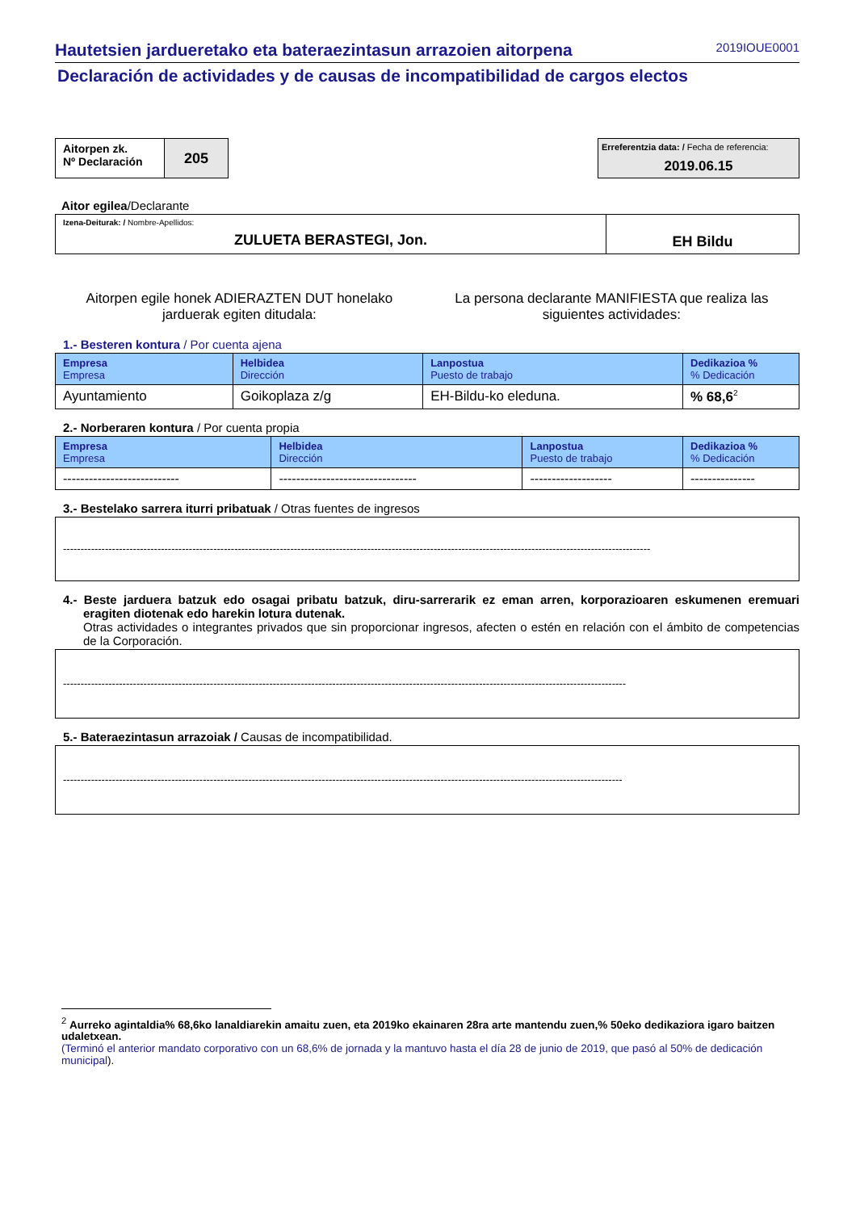Hautetsien jardueretako eta bateraezintasun arrazoien aitorpena 2019IOUE0001
Declaración de actividades y de causas de incompatibilidad de cargos electos
| Aitorpen zk. Nº Declaración | 205 |
Erreferentzia data: / Fecha de referencia:
2019.06.15
Aitor egilea/Declarante
| Izena-Deiturak: / Nombre-Apellidos: ZULUETA BERASTEGI, Jon. | EH Bildu |
Aitorpen egile honek ADIERAZTEN DUT honelako
jarduerak egiten ditudala:
La persona declarante MANIFIESTA que realiza las
siguientes actividades:
1.- Besteren kontura / Por cuenta ajena
| Empresa Empresa | Helbidea Dirección | Lanpostua Puesto de trabajo | Dedikazioa % % Dedicación |
| --- | --- | --- | --- |
| Ayuntamiento | Goikoplaza z/g | EH-Bildu-ko eleduna. | % 68,6<sup>2</sup> |
2.- Norberaren kontura / Por cuenta propia
| Empresa Empresa | Helbidea Dirección | Lanpostua Puesto de trabajo | Dedikazioa % % Dedicación |
| --- | --- | --- | --- |
| --------------------------- | -------------------------------- | ------------------- | --------------- |
3.- Bestelako sarrera iturri pribatuak / Otras fuentes de ingresos
------------------------------------------------------------------------------------------------------------------------------------------------------------------------
4.- Beste jarduera batzuk edo osagai pribatu batzuk, diru-sarrerarik ez eman arren, korporazioaren eskumenen eremuari eragiten diotenak edo harekin lotura dutenak.
Otras actividades o integrantes privados que sin proporcionar ingresos, afecten o estén en relación con el ámbito de competencias de la Corporación.
-----------------------------------------------------------------------------------------------------------------------------------------------------------------
5.- Bateraezintasun arrazoiak / Causas de incompatibilidad.
----------------------------------------------------------------------------------------------------------------------------------------------------------------
<sup>2</sup> Aurreko agintaldia% 68,6ko lanaldiarekin amaitu zuen, eta 2019ko ekainaren 28ra arte mantendu zuen,% 50eko dedikaziora igaro baitzen udaletxean.
(Terminó el anterior mandato corporativo con un 68,6% de jornada y la mantuvo hasta el día 28 de junio de 2019, que pasó al 50% de dedicación municipal).